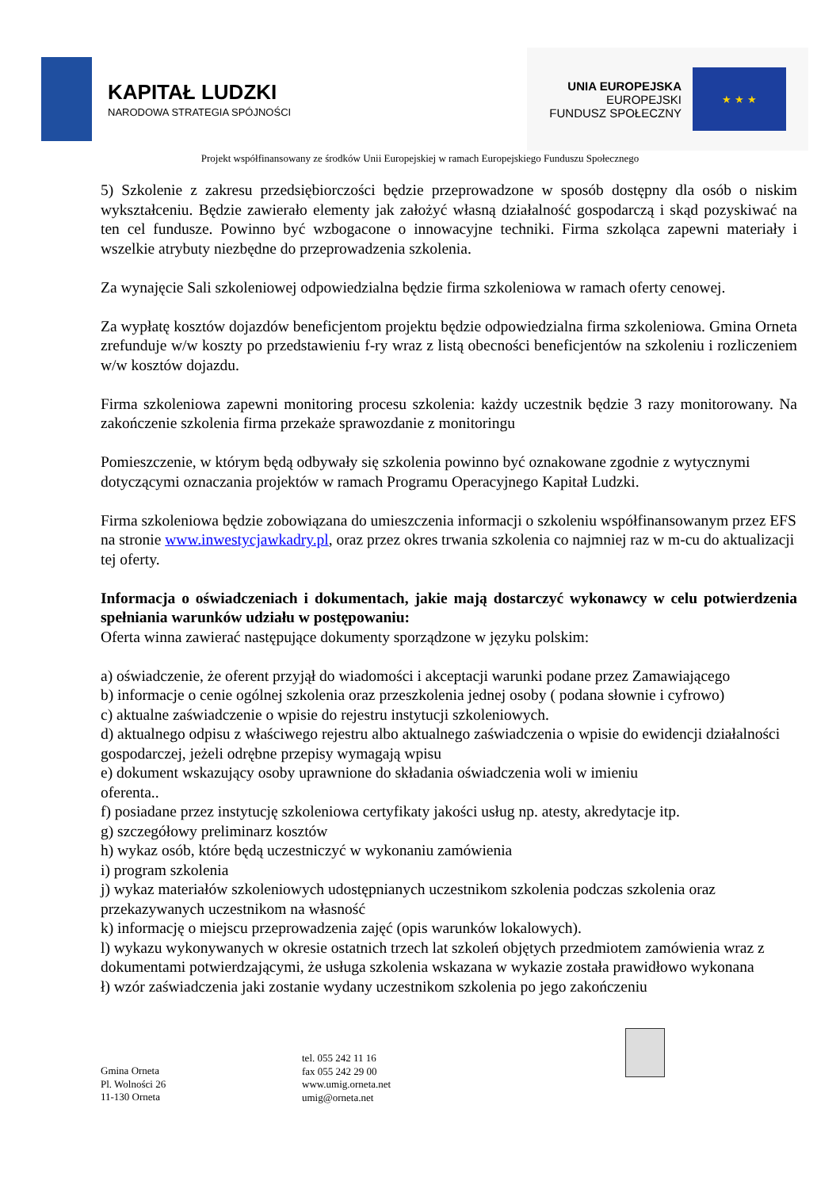KAPITAŁ LUDZKI
NARODOWA STRATEGIA SPÓJNOŚCI
UNIA EUROPEJSKA
EUROPEJSKI
FUNDUSZ SPOŁECZNY
★ ★ ★
Projekt współfinansowany ze środków Unii Europejskiej w ramach Europejskiego Funduszu Społecznego
5) Szkolenie z zakresu przedsiębiorczości będzie przeprowadzone w sposób dostępny dla osób o niskim wykształceniu. Będzie zawierało elementy jak założyć własną działalność gospodarczą i skąd pozyskiwać na ten cel fundusze. Powinno być wzbogacone o innowacyjne techniki. Firma szkoląca zapewni materiały i wszelkie atrybuty niezbędne do przeprowadzenia szkolenia.
Za wynajęcie Sali szkoleniowej odpowiedzialna będzie firma szkoleniowa w ramach oferty cenowej.
Za wypłatę kosztów dojazdów beneficjentom projektu będzie odpowiedzialna firma szkoleniowa. Gmina Orneta zrefunduje w/w koszty po przedstawieniu f-ry wraz z listą obecności beneficjentów na szkoleniu i rozliczeniem w/w kosztów dojazdu.
Firma szkoleniowa zapewni monitoring procesu szkolenia: każdy uczestnik będzie 3 razy monitorowany. Na zakończenie szkolenia firma przekaże sprawozdanie z monitoringu
Pomieszczenie, w którym będą odbywały się szkolenia powinno być oznakowane zgodnie z wytycznymi dotyczącymi oznaczania projektów w ramach Programu Operacyjnego Kapitał Ludzki.
Firma szkoleniowa będzie zobowiązana do umieszczenia informacji o szkoleniu współfinansowanym przez EFS na stronie www.inwestycjawkadry.pl, oraz przez okres trwania szkolenia co najmniej raz w m-cu do aktualizacji tej oferty.
Informacja o oświadczeniach i dokumentach, jakie mają dostarczyć wykonawcy w celu potwierdzenia spełniania warunków udziału w postępowaniu:
Oferta winna zawierać następujące dokumenty sporządzone w języku polskim:
a) oświadczenie, że oferent przyjął do wiadomości i akceptacji warunki podane przez Zamawiającego
b) informacje o cenie ogólnej szkolenia oraz przeszkolenia jednej osoby ( podana słownie i cyfrowo)
c) aktualne zaświadczenie o wpisie do rejestru instytucji szkoleniowych.
d) aktualnego odpisu z właściwego rejestru albo aktualnego zaświadczenia o wpisie do ewidencji działalności gospodarczej, jeżeli odrębne przepisy wymagają wpisu
e) dokument wskazujący osoby uprawnione do składania oświadczenia woli w imieniu
oferenta..
f) posiadane przez instytucję szkoleniowa certyfikaty jakości usług np. atesty, akredytacje itp.
g) szczegółowy preliminarz kosztów
h) wykaz osób, które będą uczestniczyć w wykonaniu zamówienia
i) program szkolenia
j) wykaz materiałów szkoleniowych udostępnianych uczestnikom szkolenia podczas szkolenia oraz przekazywanych uczestnikom na własność
k) informację o miejscu przeprowadzenia zajęć (opis warunków lokalowych).
l) wykazu wykonywanych w okresie ostatnich trzech lat szkoleń objętych przedmiotem zamówienia wraz z dokumentami potwierdzającymi, że usługa szkolenia wskazana w wykazie została prawidłowo wykonana
ł) wzór zaświadczenia jaki zostanie wydany uczestnikom szkolenia po jego zakończeniu
Gmina Orneta
Pl. Wolności 26
11-130 Orneta
tel. 055 242 11 16
fax 055 242 29 00
www.umig.orneta.net
umig@orneta.net